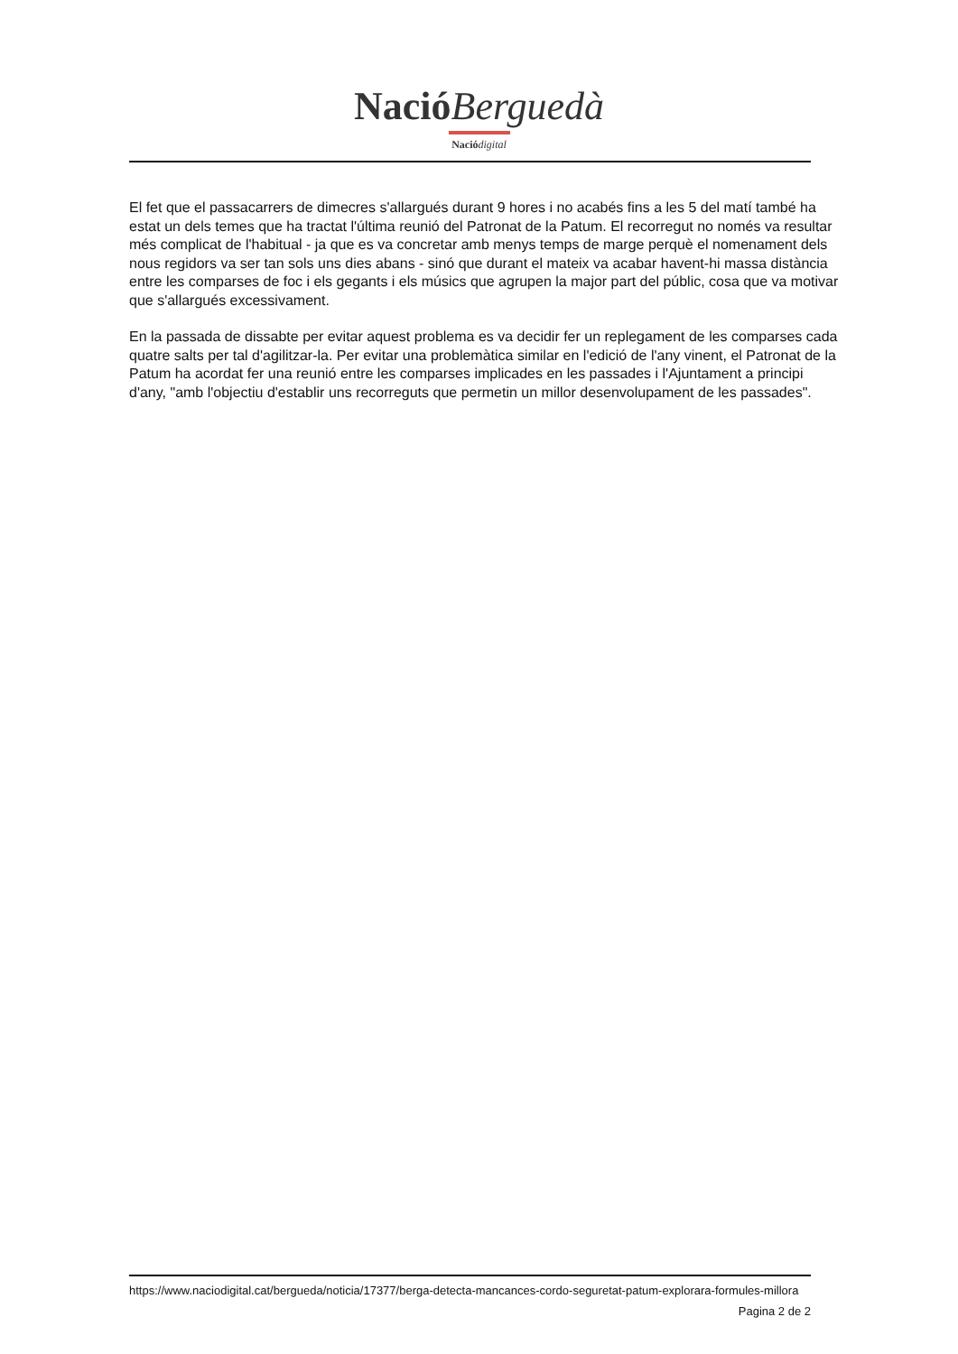Nació Berguedà
Nació digital
El fet que el passacarrers de dimecres s'allargués durant 9 hores i no acabés fins a les 5 del matí també ha estat un dels temes que ha tractat l'última reunió del Patronat de la Patum. El recorregut no només va resultar més complicat de l'habitual - ja que es va concretar amb menys temps de marge perquè el nomenament dels nous regidors va ser tan sols uns dies abans - sinó que durant el mateix va acabar havent-hi massa distància entre les comparses de foc i els gegants i els músics que agrupen la major part del públic, cosa que va motivar que s'allargués excessivament.
En la passada de dissabte per evitar aquest problema es va decidir fer un replegament de les comparses cada quatre salts per tal d'agilitzar-la. Per evitar una problemàtica similar en l'edició de l'any vinent, el Patronat de la Patum ha acordat fer una reunió entre les comparses implicades en les passades i l'Ajuntament a principi d'any, "amb l'objectiu d'establir uns recorreguts que permetin un millor desenvolupament de les passades".
https://www.naciodigital.cat/bergueda/noticia/17377/berga-detecta-mancances-cordo-seguretat-patum-explorara-formules-millora
Pagina 2 de 2